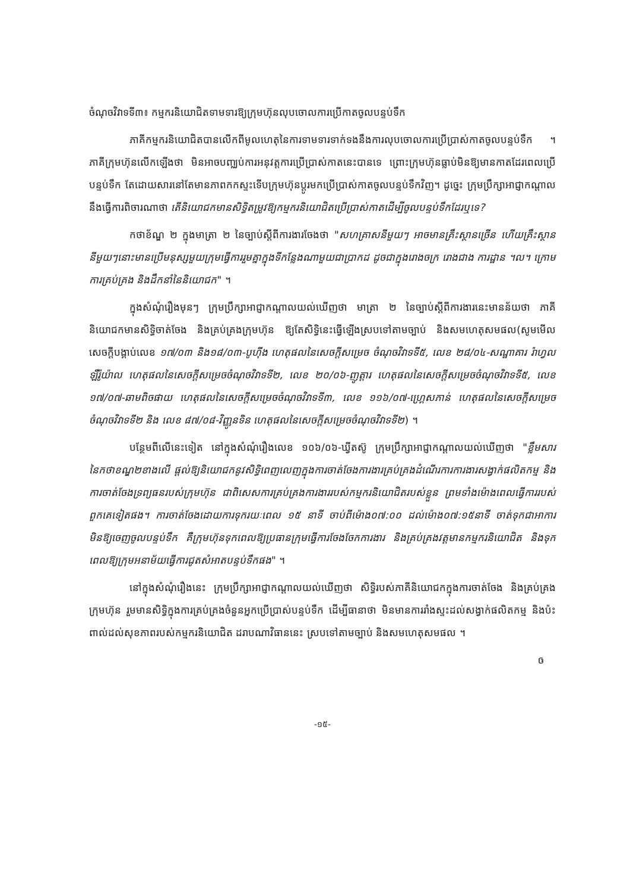ចំណុចវិវាទទី៣៖ កម្មករនិយោជិតទាមទារឱ្យក្រុមហ៊ុនលុបចោលការប្រើកាតចូលបន្ទប់ទឹក
ភាគីកម្មករនិយោជិតបានលើកពីមូលហេតុនៃការទាមទារទាក់ទងនឹងការលុបចោលការប្រើប្រាស់កាតចូលបន្ទប់ទឹក ។ ភាគីក្រុមហ៊ុនលើកឡើងថា មិនអាចបញ្ឈប់ការអនុវត្តការប្រើប្រាស់កាតនេះបានទេ ព្រោះក្រុមហ៊ុនធ្លាប់មិនឱ្យមានកាតដែរពេលប្រើបន្ទប់ទឹក តែដោយសារនៅតែមានភាពកកស្ទះទើបក្រុមហ៊ុនប្តូរមកប្រើប្រាស់កាតចូលបន្ទប់ទឹកវិញ។ ដូច្នេះ ក្រុមប្រឹក្សាអាជ្ញាកណ្តាលនឹងធ្វើការពិចារណាថា តើនិយោជកមានសិទ្ធិតម្រូវឱ្យកម្មករនិយោជិតប្រើប្រាស់កាតដើម្បីចូលបន្ទប់ទឹកដែរឬទេ?
កថាខ័ណ្ឌ ២ ក្នុងមាត្រា ២ នៃច្បាប់ស្តីពីការងារចែងថា "សហគ្រាសនីមួយៗ អាចមានគ្រឹះស្ថានច្រើន ហើយគ្រឹះស្ថាននីមួយៗនោះមានប្រើមនុស្សមួយក្រុមធ្វើការរួមគ្នាក្នុងទីកន្លែងណាមួយជាប្រាកដ ដូចជាក្នុងរោងចក្រ រោងជាង ការដ្ឋាន ។ល។ ក្រោមការគ្រប់គ្រង និងដឹកនាំនៃនិយោជក" ។
ក្នុងសំណុំរឿងមុនៗ ក្រុមប្រឹក្សាអាជ្ញាកណ្តាលយល់ឃើញថា មាត្រា ២ នៃច្បាប់ស្តីពីការងារនេះមានន័យថា ភាគីនិយោជកមានសិទ្ធិចាត់ចែង និងគ្រប់គ្រងក្រុមហ៊ុន ឱ្យតែសិទ្ធិនេះធ្វើឡើងស្របទៅតាមច្បាប់ និងសមហេតុសមផល(សូមមើលសេចក្តីបង្គាប់លេខ ១៧/០៣ និង១៨/០៣-បូហ៊ីង ហេតុផលនៃសេចក្តីសម្រេច ចំណុចវិវាទទី៥, លេខ ២៨/០៤-សណ្ឋាគារ រ៉ាហ្វល ឡឺរ៉ូយ៉ាល ហេតុផលនៃសេចក្តីសម្រេចចំណុចវិវាទទី២, លេខ ២០/០៦-ញូត្តារ ហេតុផលនៃសេចក្តីសម្រេចចំណុចវិវាទទី៥, លេខ ១៧/០៧-ឆាមពិចផាយ ហេតុផលនៃសេចក្តីសម្រេចចំណុចវិវាទទី៣, លេខ ១១៦/០៧-ហ្គ្រេសភាន់ ហេតុផលនៃសេចក្តីសម្រេចចំណុចវិវាទទី២ និង លេខ ៨៧/០៨-វិញ្ញូនទិន ហេតុផលនៃសេចក្តីសម្រេចចំណុចវិវាទទី២) ។
បន្ថែមពីលើនេះទៀត នៅក្នុងសំណុំរឿងលេខ ១០៦/០៦-ឃ្វីតស៊ូ ក្រុមប្រឹក្សាអាជ្ញាកណ្តាលយល់ឃើញថា "ខ្លឹមសារនៃកថាខណ្ឌ២ខាងលើ ផ្តល់ឱ្យនិយោជកនូវសិទ្ធិពេញលេញក្នុងការចាត់ចែងការងារគ្រប់គ្រងដំណើរការការងារសង្វាក់ផលិតកម្ម និងការចាត់ចែងទ្រព្យធនរបស់ក្រុមហ៊ុន ជាពិសេសការគ្រប់គ្រងការងាររបស់កម្មករនិយោជិតរបស់ខ្លួន ព្រមទាំងម៉ោងពេលធ្វើការរបស់ពួកគេទៀតផង។ ការចាត់ចែងដោយការទុករយៈពេល ១៥ នាទី ចាប់ពីម៉ោង០៧:០០ ដល់ម៉ោង០៧:១៥នាទី ចាត់ទុកជាអាការមិនឱ្យចេញចូលបន្ទប់ទឹក គឺក្រុមហ៊ុនទុកពេលឱ្យប្រធានក្រុមធ្វើការចែងចែកការងារ និងគ្រប់គ្រងវត្តមានកម្មករនិយោជិត និងទុកពេលឱ្យក្រុមអនាម័យធ្វើការជូតសំអាតបន្ទប់ទឹកផង" ។
នៅក្នុងសំណុំរឿងនេះ ក្រុមប្រឹក្សាអាជ្ញាកណ្តាលយល់ឃើញថា សិទ្ធិរបស់ភាគីនិយោជកក្នុងការចាត់ចែង និងគ្រប់គ្រងក្រុមហ៊ុន រួមមានសិទ្ធិក្នុងការគ្រប់គ្រងចំនួនអ្នកប្រើប្រាស់បន្ទប់ទឹក ដើម្បីធានាថា មិនមានការរាំងស្ទះដល់សង្វាក់ផលិតកម្ម និងប៉ះពាល់ដល់សុខភាពរបស់កម្មករនិយោជិត ដរាបណាវិធាននេះ ស្របទៅតាមច្បាប់ និងសមហេតុសមផល ។
ឲ
-១៥-